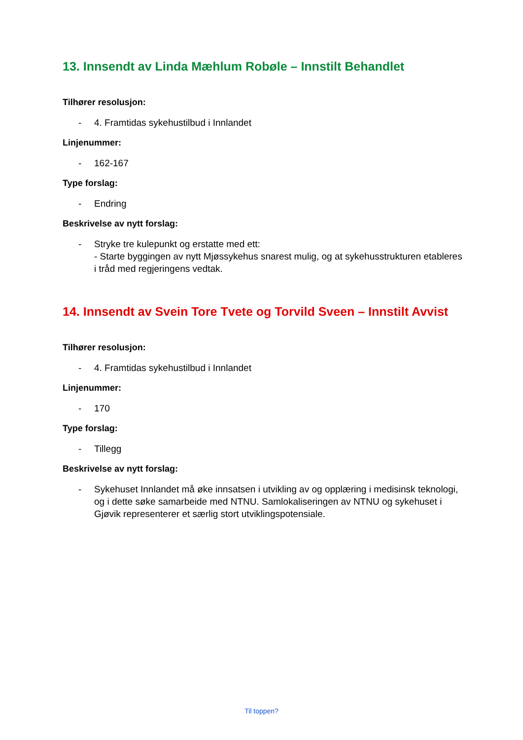13. Innsendt av Linda Mæhlum Robøle – Innstilt Behandlet
Tilhører resolusjon:
- 4. Framtidas sykehustilbud i Innlandet
Linjenummer:
- 162-167
Type forslag:
- Endring
Beskrivelse av nytt forslag:
- Stryke tre kulepunkt og erstatte med ett:
- Starte byggingen av nytt Mjøssykehus snarest mulig, og at sykehusstrukturen etableres i tråd med regjeringens vedtak.
14. Innsendt av Svein Tore Tvete og Torvild Sveen – Innstilt Avvist
Tilhører resolusjon:
- 4. Framtidas sykehustilbud i Innlandet
Linjenummer:
- 170
Type forslag:
- Tillegg
Beskrivelse av nytt forslag:
- Sykehuset Innlandet må øke innsatsen i utvikling av og opplæring i medisinsk teknologi, og i dette søke samarbeide med NTNU. Samlokaliseringen av NTNU og sykehuset i Gjøvik representerer et særlig stort utviklingspotensiale.
Til toppen?